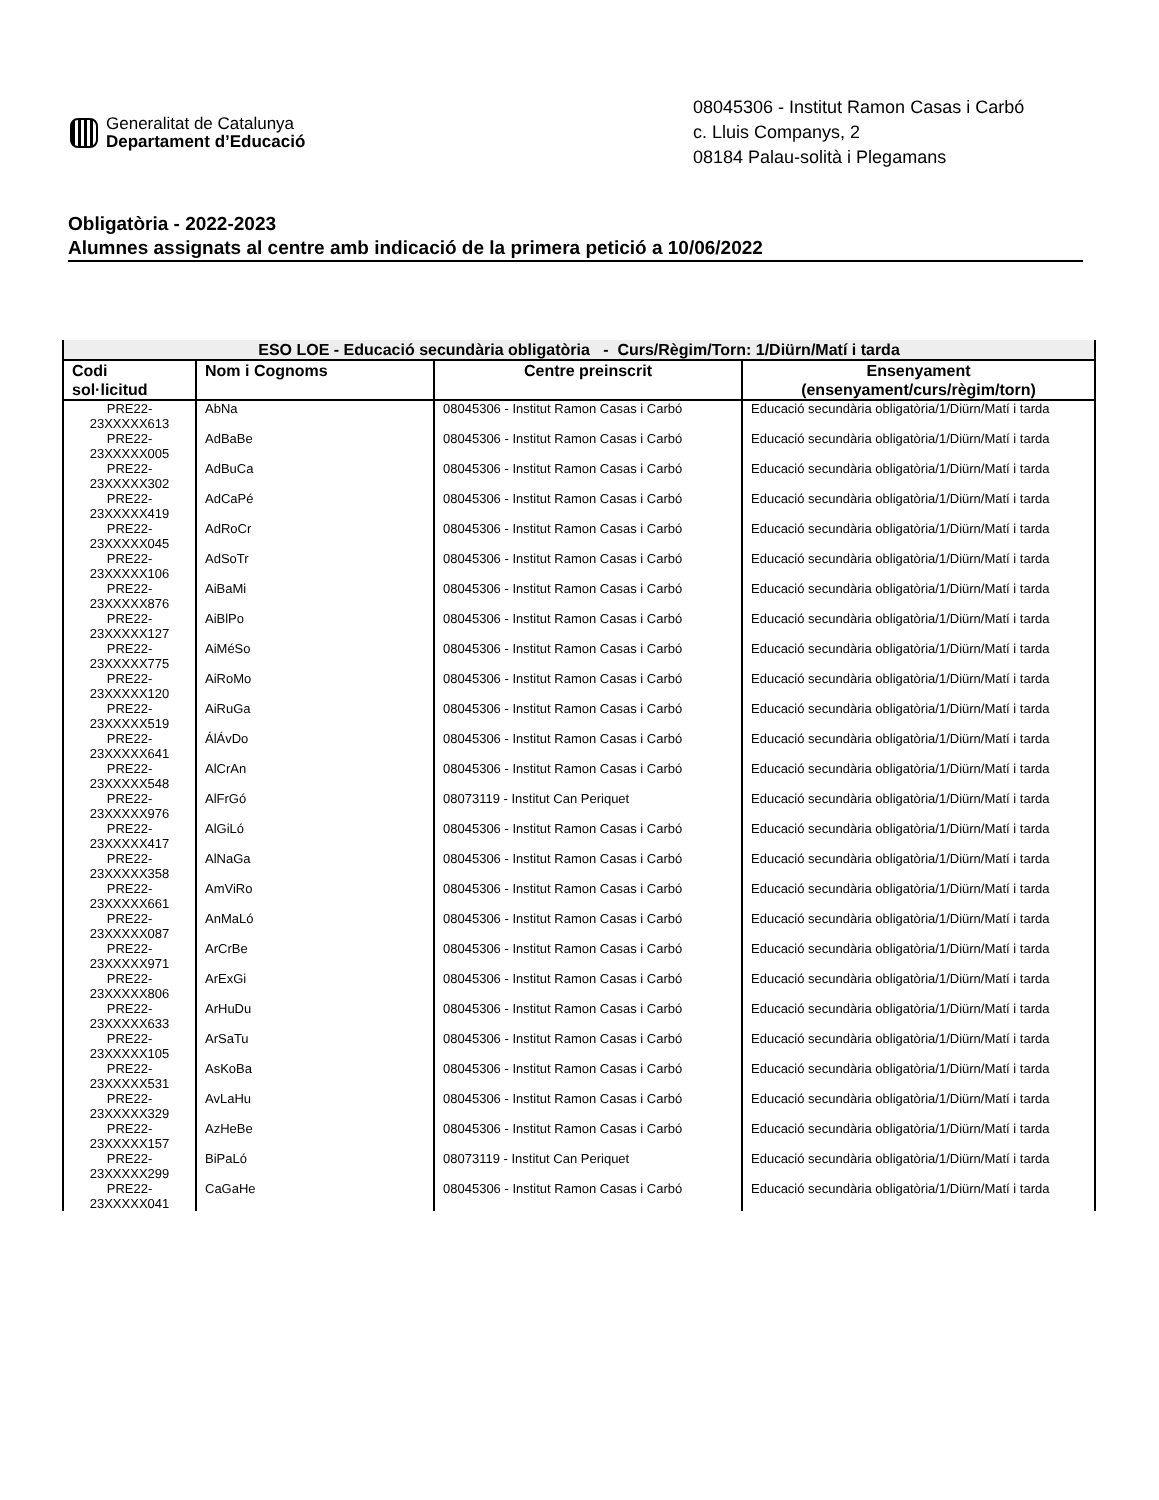Generalitat de Catalunya
Departament d’Educació
08045306 - Institut Ramon Casas i Carbó
c. Lluis Companys, 2
08184 Palau-solità i Plegamans
Obligatòria - 2022-2023
Alumnes assignats al centre amb indicació de la primera petició a 10/06/2022
| ESO LOE - Educació secundària obligatòria - Curs/Règim/Torn: 1/Diürn/Matí i tarda | | | |
| --- | --- | --- | --- |
| Codi sol·licitud | Nom i Cognoms | Centre preinscrit | Ensenyament (ensenyament/curs/règim/torn) |
| PRE22- 23XXXXX613 | AbNa | 08045306 - Institut Ramon Casas i Carbó | Educació secundària obligatòria/1/Diürn/Matí i tarda |
| PRE22- 23XXXXX005 | AdBaBe | 08045306 - Institut Ramon Casas i Carbó | Educació secundària obligatòria/1/Diürn/Matí i tarda |
| PRE22- 23XXXXX302 | AdBuCa | 08045306 - Institut Ramon Casas i Carbó | Educació secundària obligatòria/1/Diürn/Matí i tarda |
| PRE22- 23XXXXX419 | AdCaPé | 08045306 - Institut Ramon Casas i Carbó | Educació secundària obligatòria/1/Diürn/Matí i tarda |
| PRE22- 23XXXXX045 | AdRoCr | 08045306 - Institut Ramon Casas i Carbó | Educació secundària obligatòria/1/Diürn/Matí i tarda |
| PRE22- 23XXXXX106 | AdSoTr | 08045306 - Institut Ramon Casas i Carbó | Educació secundària obligatòria/1/Diürn/Matí i tarda |
| PRE22- 23XXXXX876 | AiBaMi | 08045306 - Institut Ramon Casas i Carbó | Educació secundària obligatòria/1/Diürn/Matí i tarda |
| PRE22- 23XXXXX127 | AiBlPo | 08045306 - Institut Ramon Casas i Carbó | Educació secundària obligatòria/1/Diürn/Matí i tarda |
| PRE22- 23XXXXX775 | AiMéSo | 08045306 - Institut Ramon Casas i Carbó | Educació secundària obligatòria/1/Diürn/Matí i tarda |
| PRE22- 23XXXXX120 | AiRoMo | 08045306 - Institut Ramon Casas i Carbó | Educació secundària obligatòria/1/Diürn/Matí i tarda |
| PRE22- 23XXXXX519 | AiRuGa | 08045306 - Institut Ramon Casas i Carbó | Educació secundària obligatòria/1/Diürn/Matí i tarda |
| PRE22- 23XXXXX641 | ÁlÁvDo | 08045306 - Institut Ramon Casas i Carbó | Educació secundària obligatòria/1/Diürn/Matí i tarda |
| PRE22- 23XXXXX548 | AlCrAn | 08045306 - Institut Ramon Casas i Carbó | Educació secundària obligatòria/1/Diürn/Matí i tarda |
| PRE22- 23XXXXX976 | AlFrGó | 08073119 - Institut Can Periquet | Educació secundària obligatòria/1/Diürn/Matí i tarda |
| PRE22- 23XXXXX417 | AlGiLó | 08045306 - Institut Ramon Casas i Carbó | Educació secundària obligatòria/1/Diürn/Matí i tarda |
| PRE22- 23XXXXX358 | AlNaGa | 08045306 - Institut Ramon Casas i Carbó | Educació secundària obligatòria/1/Diürn/Matí i tarda |
| PRE22- 23XXXXX661 | AmViRo | 08045306 - Institut Ramon Casas i Carbó | Educació secundària obligatòria/1/Diürn/Matí i tarda |
| PRE22- 23XXXXX087 | AnMaLó | 08045306 - Institut Ramon Casas i Carbó | Educació secundària obligatòria/1/Diürn/Matí i tarda |
| PRE22- 23XXXXX971 | ArCrBe | 08045306 - Institut Ramon Casas i Carbó | Educació secundària obligatòria/1/Diürn/Matí i tarda |
| PRE22- 23XXXXX806 | ArExGi | 08045306 - Institut Ramon Casas i Carbó | Educació secundària obligatòria/1/Diürn/Matí i tarda |
| PRE22- 23XXXXX633 | ArHuDu | 08045306 - Institut Ramon Casas i Carbó | Educació secundària obligatòria/1/Diürn/Matí i tarda |
| PRE22- 23XXXXX105 | ArSaTu | 08045306 - Institut Ramon Casas i Carbó | Educació secundària obligatòria/1/Diürn/Matí i tarda |
| PRE22- 23XXXXX531 | AsKoBa | 08045306 - Institut Ramon Casas i Carbó | Educació secundària obligatòria/1/Diürn/Matí i tarda |
| PRE22- 23XXXXX329 | AvLaHu | 08045306 - Institut Ramon Casas i Carbó | Educació secundària obligatòria/1/Diürn/Matí i tarda |
| PRE22- 23XXXXX157 | AzHeBe | 08045306 - Institut Ramon Casas i Carbó | Educació secundària obligatòria/1/Diürn/Matí i tarda |
| PRE22- 23XXXXX299 | BiPaLó | 08073119 - Institut Can Periquet | Educació secundària obligatòria/1/Diürn/Matí i tarda |
| PRE22- 23XXXXX041 | CaGaHe | 08045306 - Institut Ramon Casas i Carbó | Educació secundària obligatòria/1/Diürn/Matí i tarda |